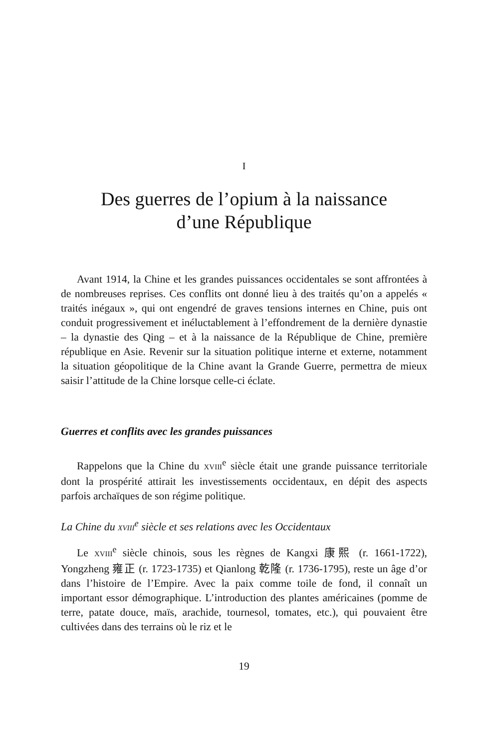I
Des guerres de l’opium à la naissance
d’une République
Avant 1914, la Chine et les grandes puissances occidentales se sont affrontées à de nombreuses reprises. Ces conflits ont donné lieu à des traités qu’on a appelés « traités inégaux », qui ont engendré de graves tensions internes en Chine, puis ont conduit progressivement et inéluctablement à l’effondrement de la dernière dynastie – la dynastie des Qing – et à la naissance de la République de Chine, première république en Asie. Revenir sur la situation politique interne et externe, notamment la situation géopolitique de la Chine avant la Grande Guerre, permettra de mieux saisir l’attitude de la Chine lorsque celle-ci éclate.
Guerres et conflits avec les grandes puissances
Rappelons que la Chine du XVIII<sup>e</sup> siècle était une grande puissance territoriale dont la prospérité attirait les investissements occidentaux, en dépit des aspects parfois archaïques de son régime politique.
La Chine du XVIII<sup>e</sup> siècle et ses relations avec les Occidentaux
Le XVIII<sup>e</sup> siècle chinois, sous les règnes de Kangxi 康熙 (r. 1661-1722), Yongzheng 雍正 (r. 1723-1735) et Qianlong 乾隆 (r. 1736-1795), reste un âge d’or dans l’histoire de l’Empire. Avec la paix comme toile de fond, il connaît un important essor démographique. L’introduction des plantes américaines (pomme de terre, patate douce, maïs, arachide, tournesol, tomates, etc.), qui pouvaient être cultivées dans des terrains où le riz et le
19